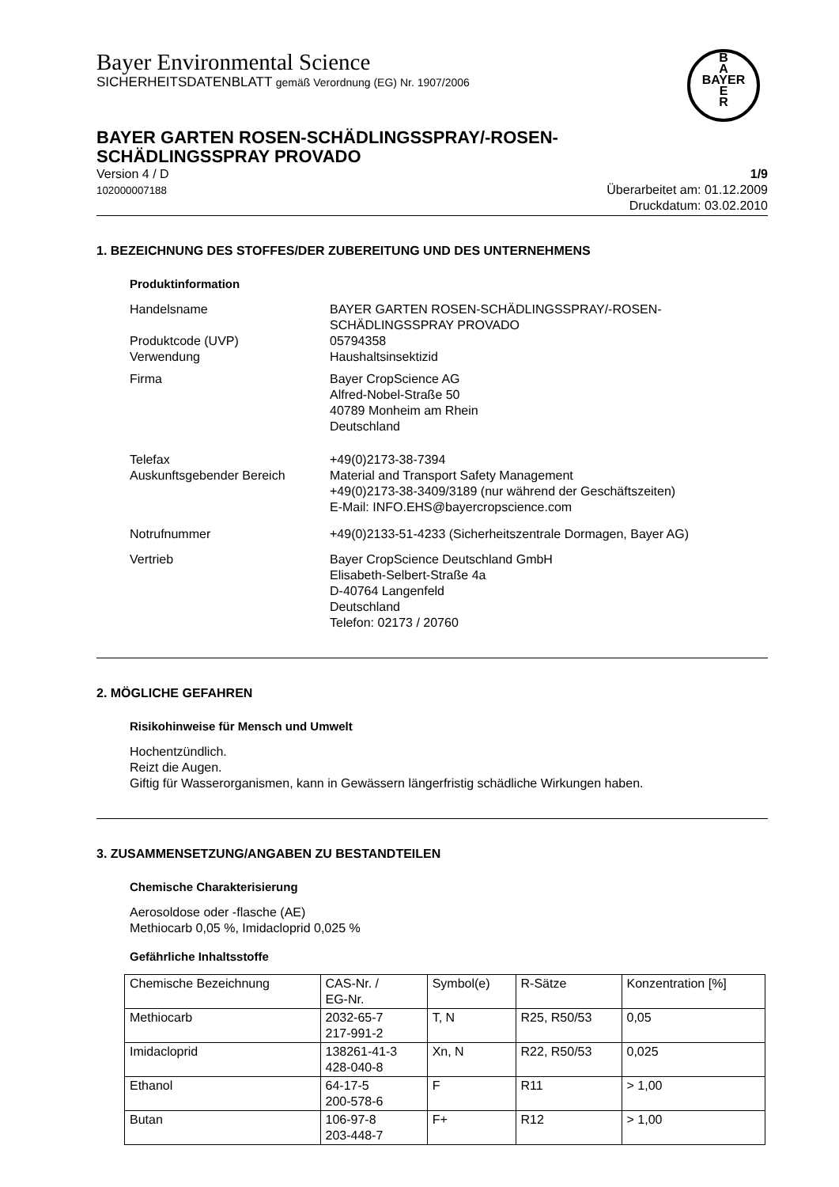Bayer Environmental Science
SICHERHEITSDATENBLATT gemäß Verordnung (EG) Nr. 1907/2006
B
A
BAYER
E
R
BAYER GARTEN ROSEN-SCHÄDLINGSSPRAY/-ROSEN-
SCHÄDLINGSSPRAY PROVADO
Version 4 / D
102000007188
1/9
Überarbeitet am: 01.12.2009
Druckdatum: 03.02.2010
1. BEZEICHNUNG DES STOFFES/DER ZUBEREITUNG UND DES UNTERNEHMENS
Produktinformation
Handelsname BAYER GARTEN ROSEN-SCHÄDLINGSSPRAY/-ROSEN-
SCHÄDLINGSSPRAY PROVADO
Produktcode (UVP)
Verwendung
05794358
Haushaltsinsektizid
Firma Bayer CropScience AG
Alfred-Nobel-Straße 50
40789 Monheim am Rhein
Deutschland
Telefax
Auskunftsgebender Bereich
+49(0)2173-38-7394
Material and Transport Safety Management
+49(0)2173-38-3409/3189 (nur während der Geschäftszeiten)
E-Mail: INFO.EHS@bayercropscience.com
Notrufnummer +49(0)2133-51-4233 (Sicherheitszentrale Dormagen, Bayer AG)
Vertrieb Bayer CropScience Deutschland GmbH
Elisabeth-Selbert-Straße 4a
D-40764 Langenfeld
Deutschland
Telefon: 02173 / 20760
2. MÖGLICHE GEFAHREN
Risikohinweise für Mensch und Umwelt
Hochentzündlich.
Reizt die Augen.
Giftig für Wasserorganismen, kann in Gewässern längerfristig schädliche Wirkungen haben.
3. ZUSAMMENSETZUNG/ANGABEN ZU BESTANDTEILEN
Chemische Charakterisierung
Aerosoldose oder -flasche (AE)
Methiocarb 0,05 %, Imidacloprid 0,025 %
Gefährliche Inhaltsstoffe
| Chemische Bezeichnung | CAS-Nr. / EG-Nr. | Symbol(e) | R-Sätze | Konzentration [%] |
| Methiocarb | 2032-65-7 217-991-2 | T, N | R25, R50/53 | 0,05 |
| Imidacloprid | 138261-41-3 428-040-8 | Xn, N | R22, R50/53 | 0,025 |
| Ethanol | 64-17-5 200-578-6 | F | R11 | > 1,00 |
| Butan | 106-97-8 203-448-7 | F+ | R12 | > 1,00 |